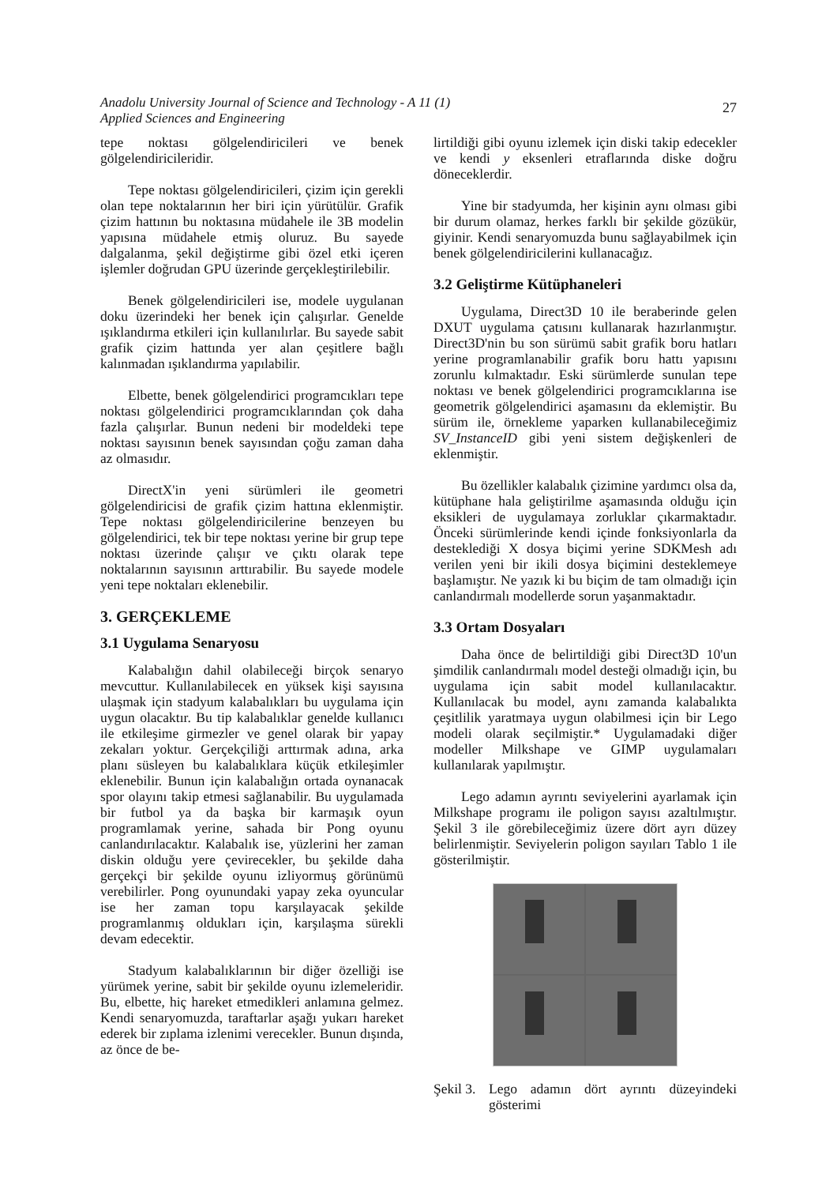Anadolu University Journal of Science and Technology - A 11 (1)
Applied Sciences and Engineering
27
tepe noktası gölgelendiricileri ve benek gölgelendiricileridir.
Tepe noktası gölgelendiricileri, çizim için gerekli olan tepe noktalarının her biri için yürütülür. Grafik çizim hattının bu noktasına müdahele ile 3B modelin yapısına müdahele etmiş oluruz. Bu sayede dalgalanma, şekil değiştirme gibi özel etki içeren işlemler doğrudan GPU üzerinde gerçekleştirilebilir.
Benek gölgelendiricileri ise, modele uygulanan doku üzerindeki her benek için çalışırlar. Genelde ışıklandırma etkileri için kullanılırlar. Bu sayede sabit grafik çizim hattında yer alan çeşitlere bağlı kalınmadan ışıklandırma yapılabilir.
Elbette, benek gölgelendirici programcıkları tepe noktası gölgelendirici programcıklarından çok daha fazla çalışırlar. Bunun nedeni bir modeldeki tepe noktası sayısının benek sayısından çoğu zaman daha az olmasıdır.
DirectX'in yeni sürümleri ile geometri gölgelendiricisi de grafik çizim hattına eklenmiştir. Tepe noktası gölgelendiricilerine benzeyen bu gölgelendirici, tek bir tepe noktası yerine bir grup tepe noktası üzerinde çalışır ve çıktı olarak tepe noktalarının sayısının arttırabilir. Bu sayede modele yeni tepe noktaları eklenebilir.
3. GERÇEKLEME
3.1 Uygulama Senaryosu
Kalabalığın dahil olabileceği birçok senaryo mevcuttur. Kullanılabilecek en yüksek kişi sayısına ulaşmak için stadyum kalabalıkları bu uygulama için uygun olacaktır. Bu tip kalabalıklar genelde kullanıcı ile etkileşime girmezler ve genel olarak bir yapay zekaları yoktur. Gerçekçiliği arttırmak adına, arka planı süsleyen bu kalabalıklara küçük etkileşimler eklenebilir. Bunun için kalabalığın ortada oynanacak spor olayını takip etmesi sağlanabilir. Bu uygulamada bir futbol ya da başka bir karmaşık oyun programlamak yerine, sahada bir Pong oyunu canlandırılacaktır. Kalabalık ise, yüzlerini her zaman diskin olduğu yere çevirecekler, bu şekilde daha gerçekçi bir şekilde oyunu izliyormuş görünümü verebilirler. Pong oyunundaki yapay zeka oyuncular ise her zaman topu karşılayacak şekilde programlanmış oldukları için, karşılaşma sürekli devam edecektir.
Stadyum kalabalıklarının bir diğer özelliği ise yürümek yerine, sabit bir şekilde oyunu izlemeleridir. Bu, elbette, hiç hareket etmedikleri anlamına gelmez. Kendi senaryomuzda, taraftarlar aşağı yukarı hareket ederek bir zıplama izlenimi verecekler. Bunun dışında, az önce de be-
lirtildiği gibi oyunu izlemek için diski takip edecekler ve kendi y eksenleri etraflarında diske doğru döneceklerdir.
Yine bir stadyumda, her kişinin aynı olması gibi bir durum olamaz, herkes farklı bir şekilde gözükür, giyinir. Kendi senaryomuzda bunu sağlayabilmek için benek gölgelendiricilerini kullanacağız.
3.2 Geliştirme Kütüphaneleri
Uygulama, Direct3D 10 ile beraberinde gelen DXUT uygulama çatısını kullanarak hazırlanmıştır. Direct3D'nin bu son sürümü sabit grafik boru hatları yerine programlanabilir grafik boru hattı yapısını zorunlu kılmaktadır. Eski sürümlerde sunulan tepe noktası ve benek gölgelendirici programcıklarına ise geometrik gölgelendirici aşamasını da eklemiştir. Bu sürüm ile, örnekleme yaparken kullanabileceğimiz SV_InstanceID gibi yeni sistem değişkenleri de eklenmiştir.
Bu özellikler kalabalık çizimine yardımcı olsa da, kütüphane hala geliştirilme aşamasında olduğu için eksikleri de uygulamaya zorluklar çıkarmaktadır. Önceki sürümlerinde kendi içinde fonksiyonlarla da desteklediği X dosya biçimi yerine SDKMesh adı verilen yeni bir ikili dosya biçimini desteklemeye başlamıştır. Ne yazık ki bu biçim de tam olmadığı için canlandırmalı modellerde sorun yaşanmaktadır.
3.3 Ortam Dosyaları
Daha önce de belirtildiği gibi Direct3D 10'un şimdilik canlandırmalı model desteği olmadığı için, bu uygulama için sabit model kullanılacaktır. Kullanılacak bu model, aynı zamanda kalabalıkta çeşitlilik yaratmaya uygun olabilmesi için bir Lego modeli olarak seçilmiştir.* Uygulamadaki diğer modeller Milkshape ve GIMP uygulamaları kullanılarak yapılmıştır.
Lego adamın ayrıntı seviyelerini ayarlamak için Milkshape programı ile poligon sayısı azaltılmıştır. Şekil 3 ile görebileceğimiz üzere dört ayrı düzey belirlenmiştir. Seviyelerin poligon sayıları Tablo 1 ile gösterilmiştir.
Şekil 3. Lego adamın dört ayrıntı düzeyindeki gösterimi